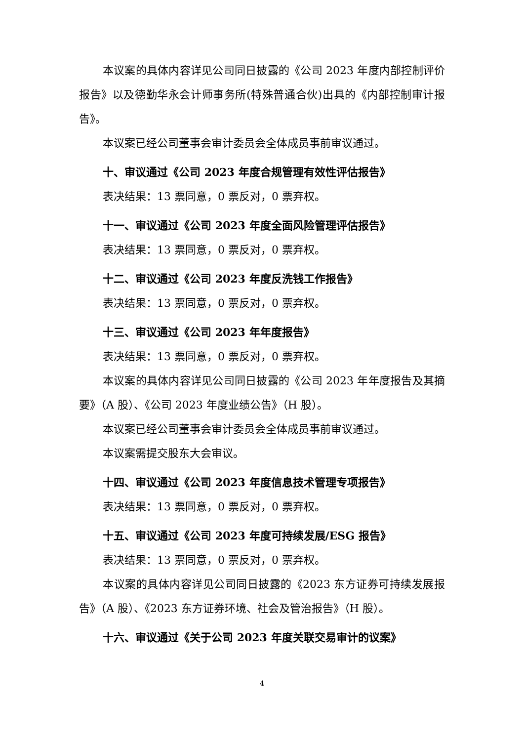本议案的具体内容详见公司同日披露的《公司 2023 年度内部控制评价报告》以及德勤华永会计师事务所(特殊普通合伙)出具的《内部控制审计报告》。
本议案已经公司董事会审计委员会全体成员事前审议通过。
十、审议通过《公司 2023 年度合规管理有效性评估报告》
表决结果：13 票同意，0 票反对，0 票弃权。
十一、审议通过《公司 2023 年度全面风险管理评估报告》
表决结果：13 票同意，0 票反对，0 票弃权。
十二、审议通过《公司 2023 年度反洗钱工作报告》
表决结果：13 票同意，0 票反对，0 票弃权。
十三、审议通过《公司 2023 年年度报告》
表决结果：13 票同意，0 票反对，0 票弃权。
本议案的具体内容详见公司同日披露的《公司 2023 年年度报告及其摘要》（A 股）、《公司 2023 年度业绩公告》（H 股）。
本议案已经公司董事会审计委员会全体成员事前审议通过。
本议案需提交股东大会审议。
十四、审议通过《公司 2023 年度信息技术管理专项报告》
表决结果：13 票同意，0 票反对，0 票弃权。
十五、审议通过《公司 2023 年度可持续发展/ESG 报告》
表决结果：13 票同意，0 票反对，0 票弃权。
本议案的具体内容详见公司同日披露的《2023 东方证券可持续发展报告》（A 股）、《2023 东方证券环境、社会及管治报告》（H 股）。
十六、审议通过《关于公司 2023 年度关联交易审计的议案》
4